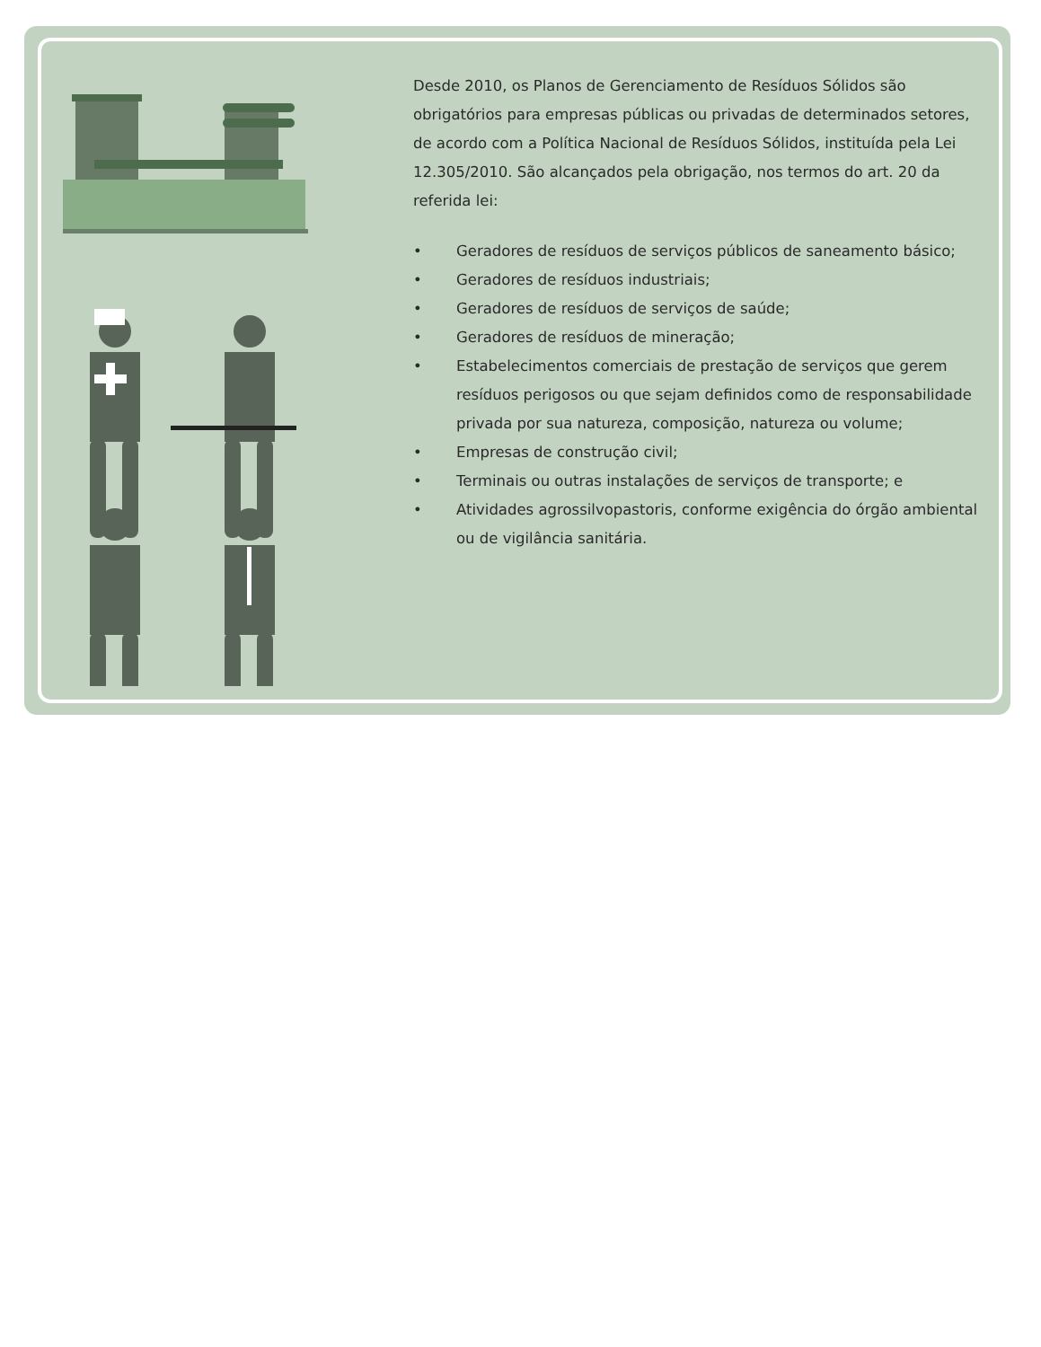Desde 2010, os Planos de Gerenciamento de Resíduos Sólidos são obrigatórios para empresas públicas ou privadas de determinados setores, de acordo com a Política Nacional de Resíduos Sólidos, instituída pela Lei 12.305/2010. São alcançados pela obrigação, nos termos do art. 20 da referida lei:
• Geradores de resíduos de serviços públicos de saneamento básico;
• Geradores de resíduos industriais;
• Geradores de resíduos de serviços de saúde;
• Geradores de resíduos de mineração;
• Estabelecimentos comerciais de prestação de serviços que gerem resíduos perigosos ou que sejam definidos como de responsabilidade privada por sua natureza, composição, natureza ou volume;
• Empresas de construção civil;
• Terminais ou outras instalações de serviços de transporte; e
• Atividades agrossilvopastoris, conforme exigência do órgão ambiental ou de vigilância sanitária.